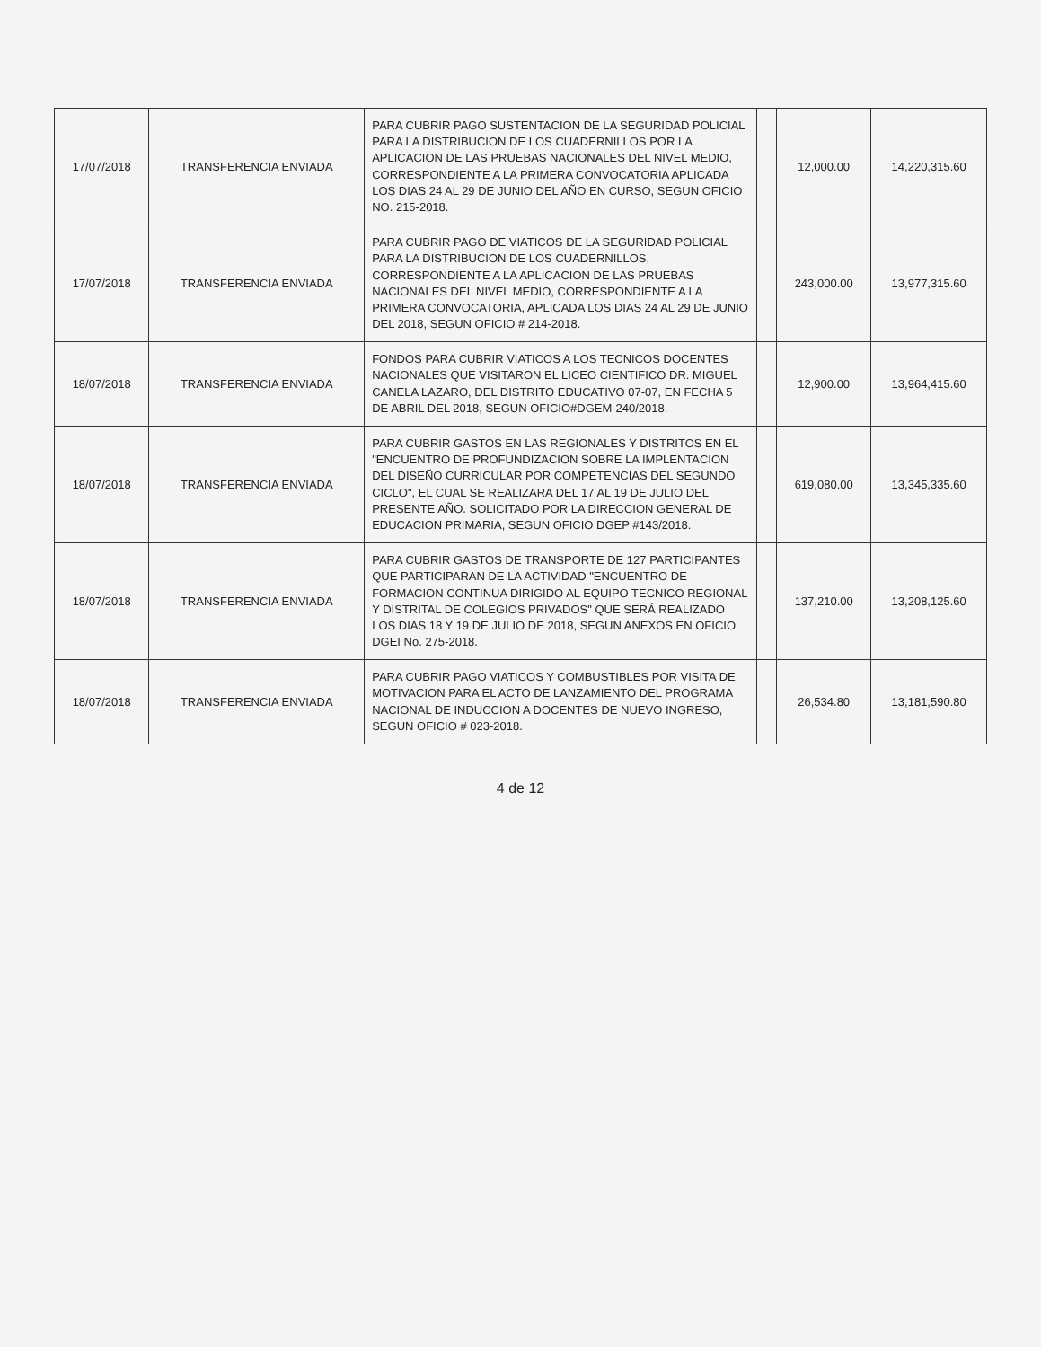| 17/07/2018 | TRANSFERENCIA ENVIADA | PARA CUBRIR PAGO SUSTENTACION DE LA SEGURIDAD POLICIAL PARA LA DISTRIBUCION DE LOS CUADERNILLOS POR LA APLICACION DE LAS PRUEBAS NACIONALES DEL NIVEL MEDIO, CORRESPONDIENTE A LA PRIMERA CONVOCATORIA APLICADA LOS DIAS 24 AL 29 DE JUNIO DEL AÑO EN CURSO, SEGUN OFICIO NO. 215-2018. | | 12,000.00 | 14,220,315.60 |
| 17/07/2018 | TRANSFERENCIA ENVIADA | PARA CUBRIR PAGO DE VIATICOS DE LA SEGURIDAD POLICIAL PARA LA DISTRIBUCION DE LOS CUADERNILLOS, CORRESPONDIENTE A LA APLICACION DE LAS PRUEBAS NACIONALES DEL NIVEL MEDIO, CORRESPONDIENTE A LA PRIMERA CONVOCATORIA, APLICADA LOS DIAS 24 AL 29 DE JUNIO DEL 2018, SEGUN OFICIO # 214-2018. | | 243,000.00 | 13,977,315.60 |
| 18/07/2018 | TRANSFERENCIA ENVIADA | FONDOS PARA CUBRIR VIATICOS A LOS TECNICOS DOCENTES NACIONALES QUE VISITARON EL LICEO CIENTIFICO DR. MIGUEL CANELA LAZARO, DEL DISTRITO EDUCATIVO 07-07, EN FECHA 5 DE ABRIL DEL 2018, SEGUN OFICIO#DGEM-240/2018. | | 12,900.00 | 13,964,415.60 |
| 18/07/2018 | TRANSFERENCIA ENVIADA | PARA CUBRIR GASTOS EN LAS REGIONALES Y DISTRITOS EN EL "ENCUENTRO DE PROFUNDIZACION SOBRE LA IMPLENTACION DEL DISEÑO CURRICULAR POR COMPETENCIAS DEL SEGUNDO CICLO", EL CUAL SE REALIZARA DEL 17 AL 19 DE JULIO DEL PRESENTE AÑO. SOLICITADO POR LA DIRECCION GENERAL DE EDUCACION PRIMARIA, SEGUN OFICIO DGEP #143/2018. | | 619,080.00 | 13,345,335.60 |
| 18/07/2018 | TRANSFERENCIA ENVIADA | PARA CUBRIR GASTOS DE TRANSPORTE DE 127 PARTICIPANTES QUE PARTICIPARAN DE LA ACTIVIDAD "ENCUENTRO DE FORMACION CONTINUA DIRIGIDO AL EQUIPO TECNICO REGIONAL Y DISTRITAL DE COLEGIOS PRIVADOS" QUE SERÁ REALIZADO LOS DIAS 18 Y 19 DE JULIO DE 2018, SEGUN ANEXOS EN OFICIO DGEI No. 275-2018. | | 137,210.00 | 13,208,125.60 |
| 18/07/2018 | TRANSFERENCIA ENVIADA | PARA CUBRIR PAGO VIATICOS Y COMBUSTIBLES POR VISITA DE MOTIVACION PARA EL ACTO DE LANZAMIENTO DEL PROGRAMA NACIONAL DE INDUCCION A DOCENTES DE NUEVO INGRESO, SEGUN OFICIO # 023-2018. | | 26,534.80 | 13,181,590.80 |
4 de 12